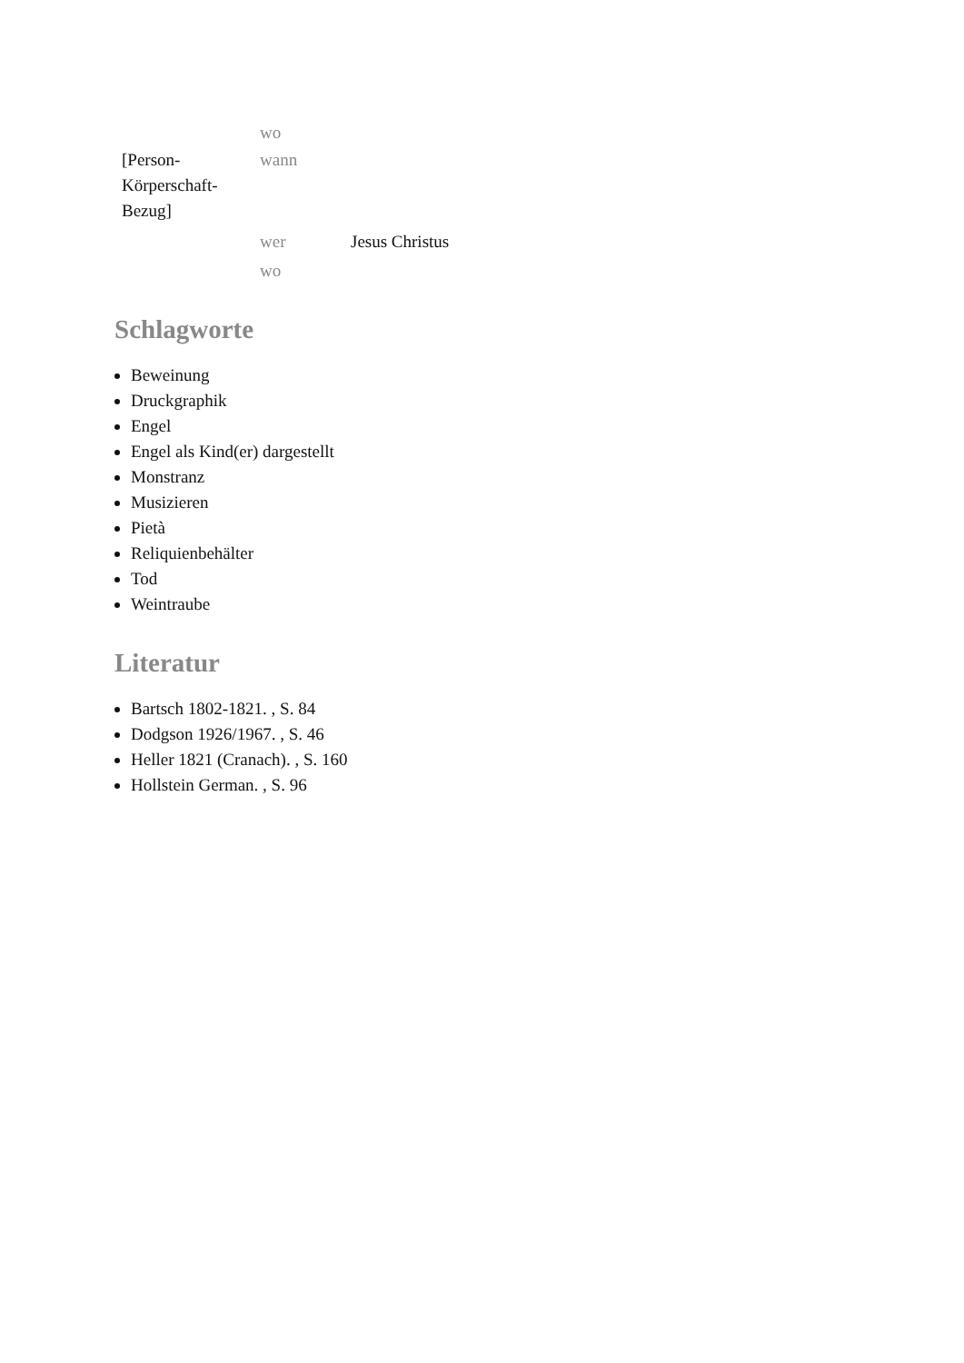| | wo | |
| [Person- Körperschaft- Bezug] | wann | |
| | wer | Jesus Christus |
| | wo | |
Schlagworte
Beweinung
Druckgraphik
Engel
Engel als Kind(er) dargestellt
Monstranz
Musizieren
Pietà
Reliquienbehälter
Tod
Weintraube
Literatur
Bartsch 1802-1821. , S. 84
Dodgson 1926/1967. , S. 46
Heller 1821 (Cranach). , S. 160
Hollstein German. , S. 96